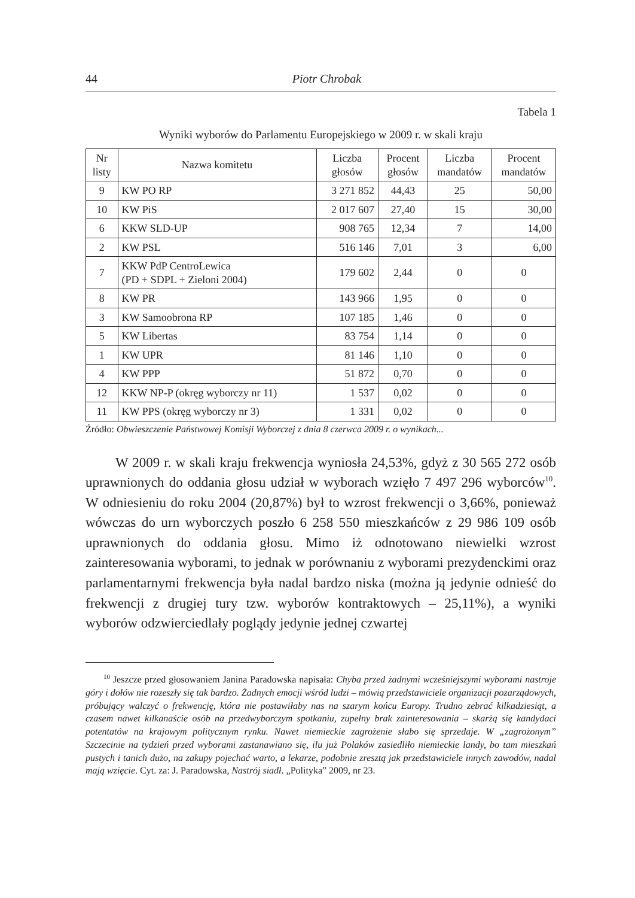44 Piotr Chrobak
Tabela 1
Wyniki wyborów do Parlamentu Europejskiego w 2009 r. w skali kraju
| Nr listy | Nazwa komitetu | Liczba głosów | Procent głosów | Liczba mandatów | Procent mandatów |
| --- | --- | --- | --- | --- | --- |
| 9 | KW PO RP | 3 271 852 | 44,43 | 25 | 50,00 |
| 10 | KW PiS | 2 017 607 | 27,40 | 15 | 30,00 |
| 6 | KKW SLD-UP | 908 765 | 12,34 | 7 | 14,00 |
| 2 | KW PSL | 516 146 | 7,01 | 3 | 6,00 |
| 7 | KKW PdP CentroLewica (PD + SDPL + Zieloni 2004) | 179 602 | 2,44 | 0 | 0 |
| 8 | KW PR | 143 966 | 1,95 | 0 | 0 |
| 3 | KW Samoobrona RP | 107 185 | 1,46 | 0 | 0 |
| 5 | KW Libertas | 83 754 | 1,14 | 0 | 0 |
| 1 | KW UPR | 81 146 | 1,10 | 0 | 0 |
| 4 | KW PPP | 51 872 | 0,70 | 0 | 0 |
| 12 | KKW NP-P (okręg wyborczy nr 11) | 1 537 | 0,02 | 0 | 0 |
| 11 | KW PPS (okręg wyborczy nr 3) | 1 331 | 0,02 | 0 | 0 |
Źródło: Obwieszczenie Państwowej Komisji Wyborczej z dnia 8 czerwca 2009 r. o wynikach...
W 2009 r. w skali kraju frekwencja wyniosła 24,53%, gdyż z 30 565 272 osób uprawnionych do oddania głosu udział w wyborach wzięło 7 497 296 wyborców<sup>10</sup>. W odniesieniu do roku 2004 (20,87%) był to wzrost frekwencji o 3,66%, ponieważ wówczas do urn wyborczych poszło 6 258 550 mieszkańców z 29 986 109 osób uprawnionych do oddania głosu. Mimo iż odnotowano niewielki wzrost zainteresowania wyborami, to jednak w porównaniu z wyborami prezydenckimi oraz parlamentarnymi frekwencja była nadal bardzo niska (można ją jedynie odnieść do frekwencji z drugiej tury tzw. wyborów kontraktowych – 25,11%), a wyniki wyborów odzwierciedlały poglądy jedynie jednej czwartej
<sup>10</sup> Jeszcze przed głosowaniem Janina Paradowska napisała: Chyba przed żadnymi wcześniejszymi wyborami nastroje góry i dołów nie rozeszły się tak bardzo. Żadnych emocji wśród ludzi – mówią przedstawiciele organizacji pozarządowych, próbujący walczyć o frekwencję, która nie postawiłaby nas na szarym końcu Europy. Trudno zebrać kilkadziesiąt, a czasem nawet kilkanaście osób na przedwyborczym spotkaniu, zupełny brak zainteresowania – skarżą się kandydaci potentatów na krajowym politycznym rynku. Nawet niemieckie zagrożenie słabo się sprzedaje. W „zagrożonym” Szczecinie na tydzień przed wyborami zastanawiano się, ilu już Polaków zasiedliło niemieckie landy, bo tam mieszkań pustych i tanich dużo, na zakupy pojechać warto, a lekarze, podobnie zresztą jak przedstawiciele innych zawodów, nadal mają wzięcie. Cyt. za: J. Paradowska, Nastrój siadł. „Polityka” 2009, nr 23.